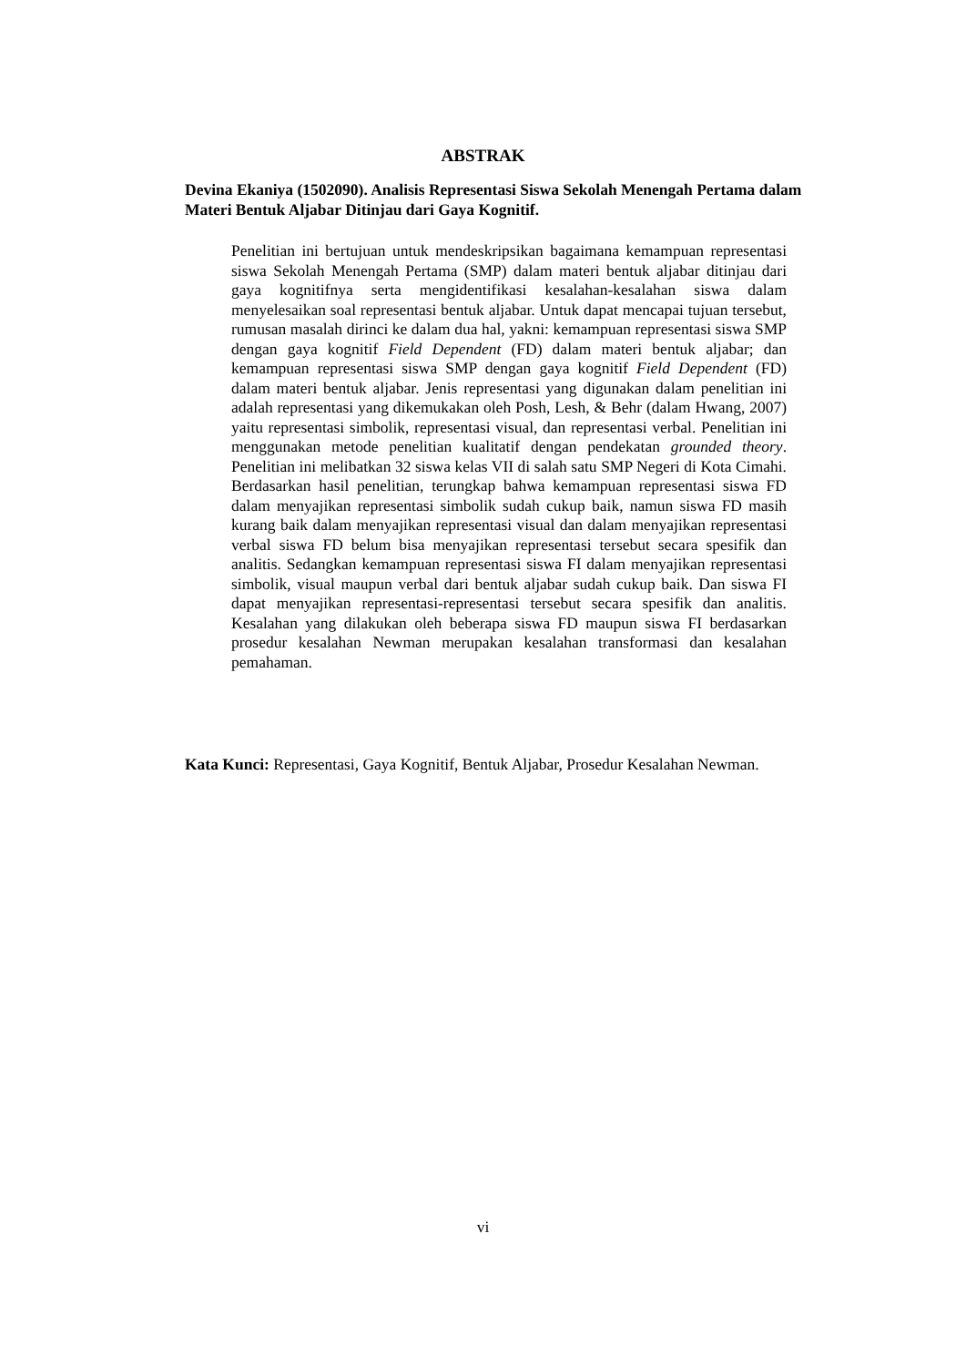ABSTRAK
Devina Ekaniya (1502090). Analisis Representasi Siswa Sekolah Menengah Pertama dalam Materi Bentuk Aljabar Ditinjau dari Gaya Kognitif.
Penelitian ini bertujuan untuk mendeskripsikan bagaimana kemampuan representasi siswa Sekolah Menengah Pertama (SMP) dalam materi bentuk aljabar ditinjau dari gaya kognitifnya serta mengidentifikasi kesalahan-kesalahan siswa dalam menyelesaikan soal representasi bentuk aljabar. Untuk dapat mencapai tujuan tersebut, rumusan masalah dirinci ke dalam dua hal, yakni: kemampuan representasi siswa SMP dengan gaya kognitif Field Dependent (FD) dalam materi bentuk aljabar; dan kemampuan representasi siswa SMP dengan gaya kognitif Field Dependent (FD) dalam materi bentuk aljabar. Jenis representasi yang digunakan dalam penelitian ini adalah representasi yang dikemukakan oleh Posh, Lesh, & Behr (dalam Hwang, 2007) yaitu representasi simbolik, representasi visual, dan representasi verbal. Penelitian ini menggunakan metode penelitian kualitatif dengan pendekatan grounded theory. Penelitian ini melibatkan 32 siswa kelas VII di salah satu SMP Negeri di Kota Cimahi. Berdasarkan hasil penelitian, terungkap bahwa kemampuan representasi siswa FD dalam menyajikan representasi simbolik sudah cukup baik, namun siswa FD masih kurang baik dalam menyajikan representasi visual dan dalam menyajikan representasi verbal siswa FD belum bisa menyajikan representasi tersebut secara spesifik dan analitis. Sedangkan kemampuan representasi siswa FI dalam menyajikan representasi simbolik, visual maupun verbal dari bentuk aljabar sudah cukup baik. Dan siswa FI dapat menyajikan representasi-representasi tersebut secara spesifik dan analitis. Kesalahan yang dilakukan oleh beberapa siswa FD maupun siswa FI berdasarkan prosedur kesalahan Newman merupakan kesalahan transformasi dan kesalahan pemahaman.
Kata Kunci: Representasi, Gaya Kognitif, Bentuk Aljabar, Prosedur Kesalahan Newman.
vi